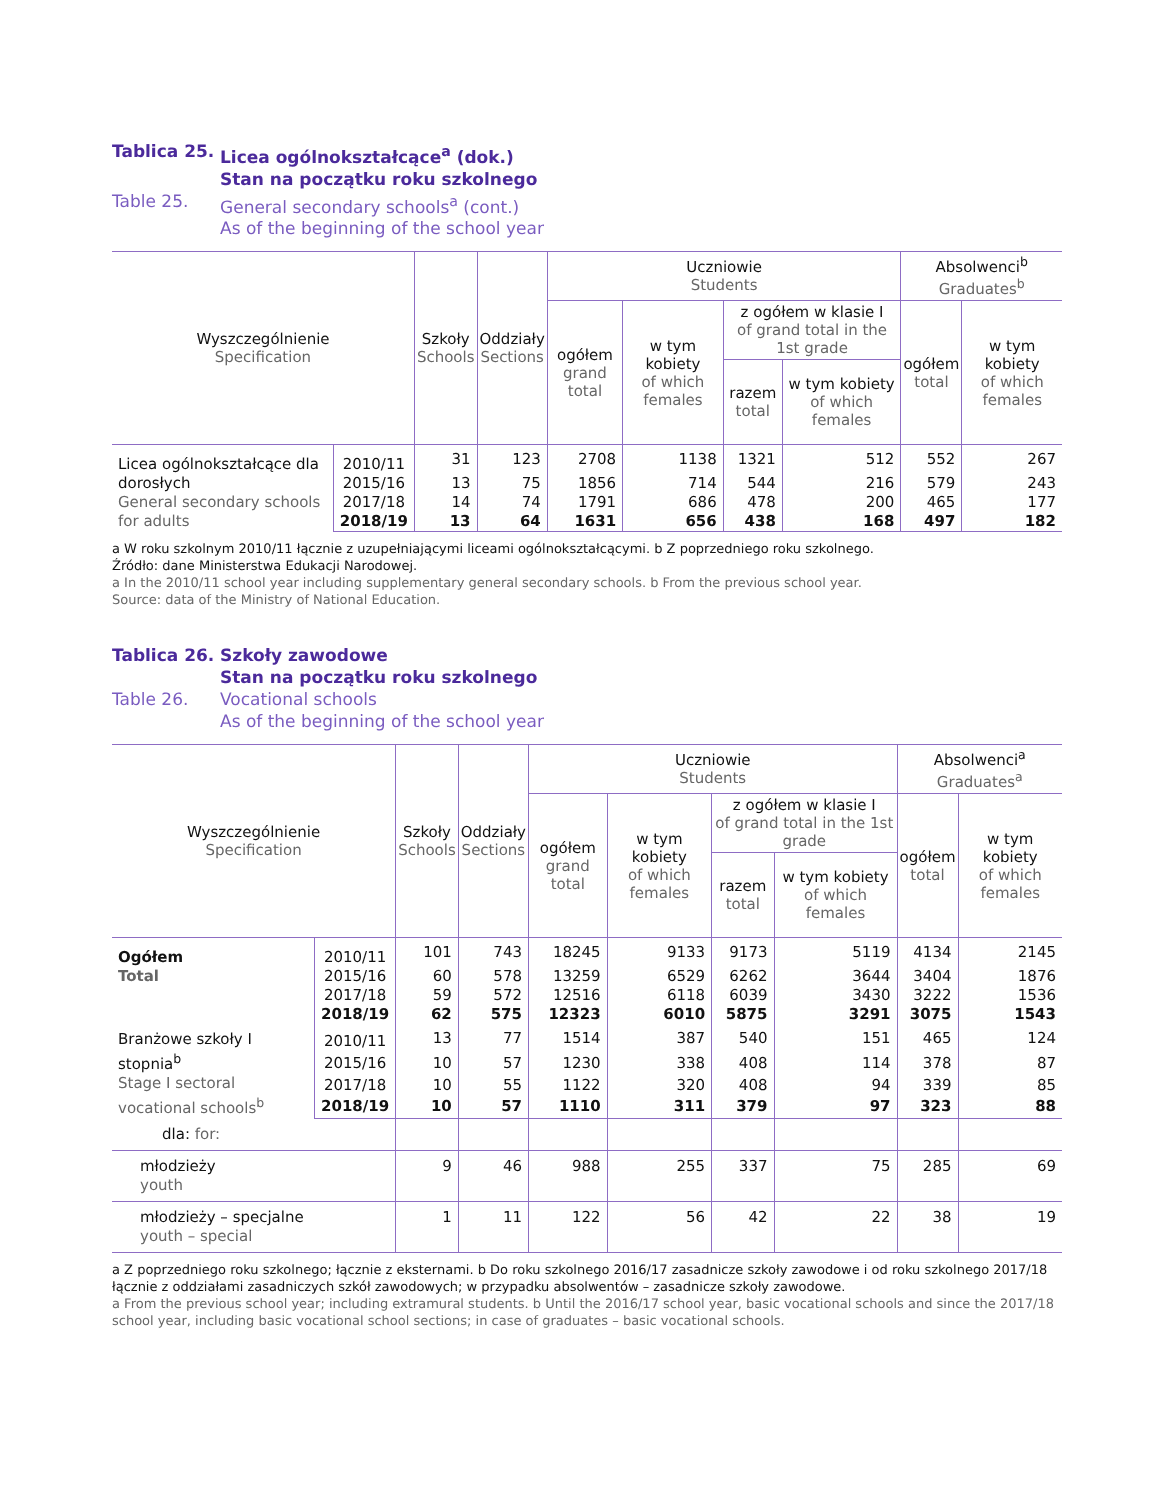Tablica 25. Licea ogólnokształcące<sup>a</sup> (dok.)
Stan na początku roku szkolnego Table 25. General secondary schools<sup>a</sup> (cont.)
As of the beginning of the school year
| Wyszczególnienie Specification | | Szkoły Schools | Oddziały Sections | Uczniowie Students | | | | Absolwenci<sup>b</sup> Graduates<sup>b</sup> | |
| --- | --- | --- | --- | --- | --- | --- | --- | --- | --- |
| | | | | ogółem grand total | w tym kobiety of which females | z ogółem w klasie I of grand total in the 1st grade | | ogółem total | w tym kobiety of which females |
| | | | | | | razem total | w tym kobiety of which females | | |
| Licea ogólnokształcące dla dorosłych General secondary schools for adults | 2010/11 | 31 | 123 | 2708 | 1138 | 1321 | 512 | 552 | 267 |
| | 2015/16 | 13 | 75 | 1856 | 714 | 544 | 216 | 579 | 243 |
| | 2017/18 | 14 | 74 | 1791 | 686 | 478 | 200 | 465 | 177 |
| | 2018/19 | 13 | 64 | 1631 | 656 | 438 | 168 | 497 | 182 |
a W roku szkolnym 2010/11 łącznie z uzupełniającymi liceami ogólnokształcącymi. b Z poprzedniego roku szkolnego.
Źródło: dane Ministerstwa Edukacji Narodowej.
a In the 2010/11 school year including supplementary general secondary schools. b From the previous school year.
Source: data of the Ministry of National Education.
Tablica 26. Szkoły zawodowe
Stan na początku roku szkolnego Table 26. Vocational schools
As of the beginning of the school year
| Wyszczególnienie Specification | | Szkoły Schools | Oddziały Sections | Uczniowie Students | | | | Absolwenci<sup>a</sup> Graduates<sup>a</sup> | |
| --- | --- | --- | --- | --- | --- | --- | --- | --- | --- |
| | | | | ogółem grand total | w tym kobiety of which females | z ogółem w klasie I of grand total in the 1st grade | | ogółem total | w tym kobiety of which females |
| | | | | | | razem total | w tym kobiety of which females | | |
| Ogółem Total | 2010/11 | 101 | 743 | 18245 | 9133 | 9173 | 5119 | 4134 | 2145 |
| | 2015/16 | 60 | 578 | 13259 | 6529 | 6262 | 3644 | 3404 | 1876 |
| | 2017/18 | 59 | 572 | 12516 | 6118 | 6039 | 3430 | 3222 | 1536 |
| | 2018/19 | 62 | 575 | 12323 | 6010 | 5875 | 3291 | 3075 | 1543 |
| Branżowe szkoły I stopnia<sup>b</sup> Stage I sectoral vocational schools<sup>b</sup> | 2010/11 | 13 | 77 | 1514 | 387 | 540 | 151 | 465 | 124 |
| | 2015/16 | 10 | 57 | 1230 | 338 | 408 | 114 | 378 | 87 |
| | 2017/18 | 10 | 55 | 1122 | 320 | 408 | 94 | 339 | 85 |
| | 2018/19 | 10 | 57 | 1110 | 311 | 379 | 97 | 323 | 88 |
| dla: for: | | | | | | | | | |
| młodzieży youth | | 9 | 46 | 988 | 255 | 337 | 75 | 285 | 69 |
| młodzieży – specjalne youth – special | | 1 | 11 | 122 | 56 | 42 | 22 | 38 | 19 |
a Z poprzedniego roku szkolnego; łącznie z eksternami. b Do roku szkolnego 2016/17 zasadnicze szkoły zawodowe i od roku szkolnego 2017/18 łącznie z oddziałami zasadniczych szkół zawodowych; w przypadku absolwentów – zasadnicze szkoły zawodowe.
a From the previous school year; including extramural students. b Until the 2016/17 school year, basic vocational schools and since the 2017/18 school year, including basic vocational school sections; in case of graduates – basic vocational schools.